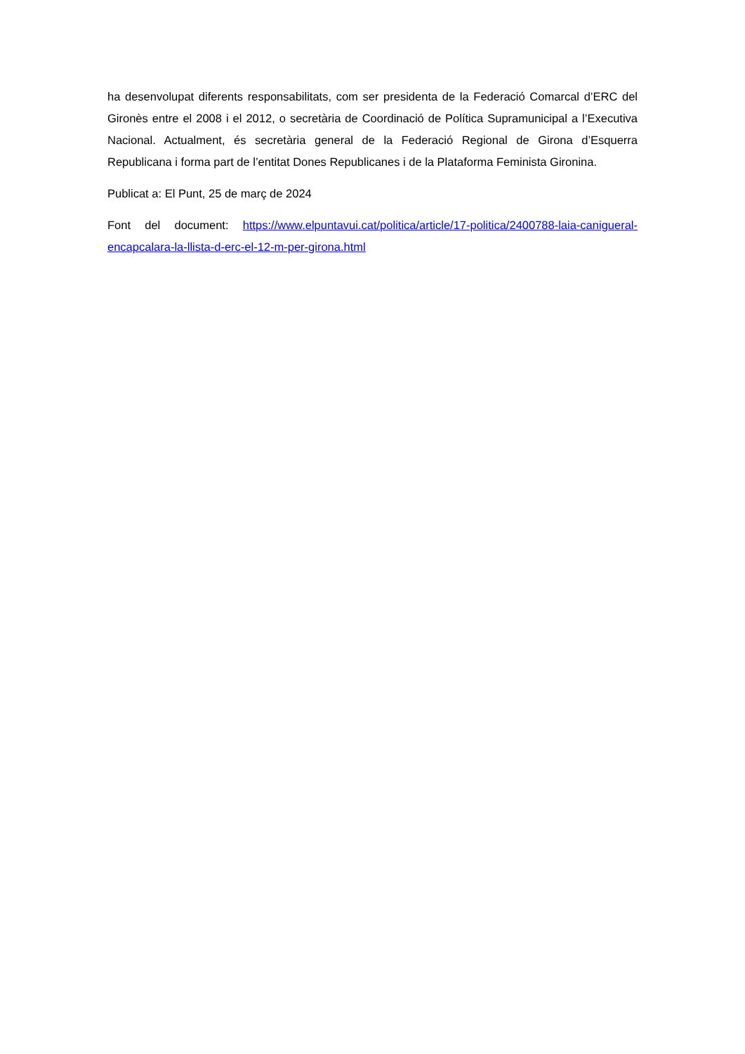ha desenvolupat diferents responsabilitats, com ser presidenta de la Federació Comarcal d’ERC del Gironès entre el 2008 i el 2012, o secretària de Coordinació de Política Supramunicipal a l’Executiva Nacional. Actualment, és secretària general de la Federació Regional de Girona d’Esquerra Republicana i forma part de l’entitat Dones Republicanes i de la Plataforma Feminista Gironina.
Publicat a: El Punt, 25 de març de 2024
Font del document: https://www.elpuntavui.cat/politica/article/17-politica/2400788-laia-canigueral-encapcalara-la-llista-d-erc-el-12-m-per-girona.html